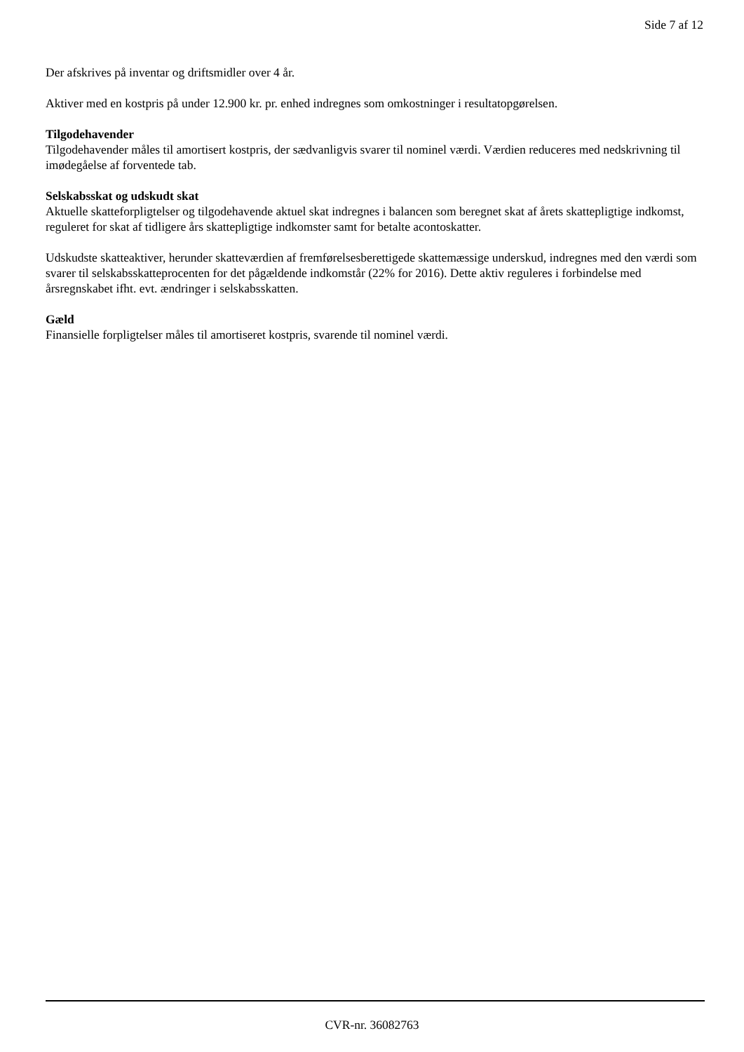Side 7 af 12
Der afskrives på inventar og driftsmidler over 4 år.
Aktiver med en kostpris på under 12.900 kr. pr. enhed indregnes som omkostninger i resultatopgørelsen.
Tilgodehavender
Tilgodehavender måles til amortisert kostpris, der sædvanligvis svarer til nominel værdi. Værdien reduceres med nedskrivning til imødegåelse af forventede tab.
Selskabsskat og udskudt skat
Aktuelle skatteforpligtelser og tilgodehavende aktuel skat indregnes i balancen som beregnet skat af årets skattepligtige indkomst, reguleret for skat af tidligere års skattepligtige indkomster samt for betalte acontoskatter.
Udskudste skatteaktiver, herunder skatteværdien af fremførelsesberettigede skattemæssige underskud, indregnes med den værdi som svarer til selskabsskatteprocenten for det pågældende indkomstår (22% for 2016). Dette aktiv reguleres i forbindelse med årsregnskabet ifht. evt. ændringer i selskabsskatten.
Gæld
Finansielle forpligtelser måles til amortiseret kostpris, svarende til nominel værdi.
CVR-nr. 36082763